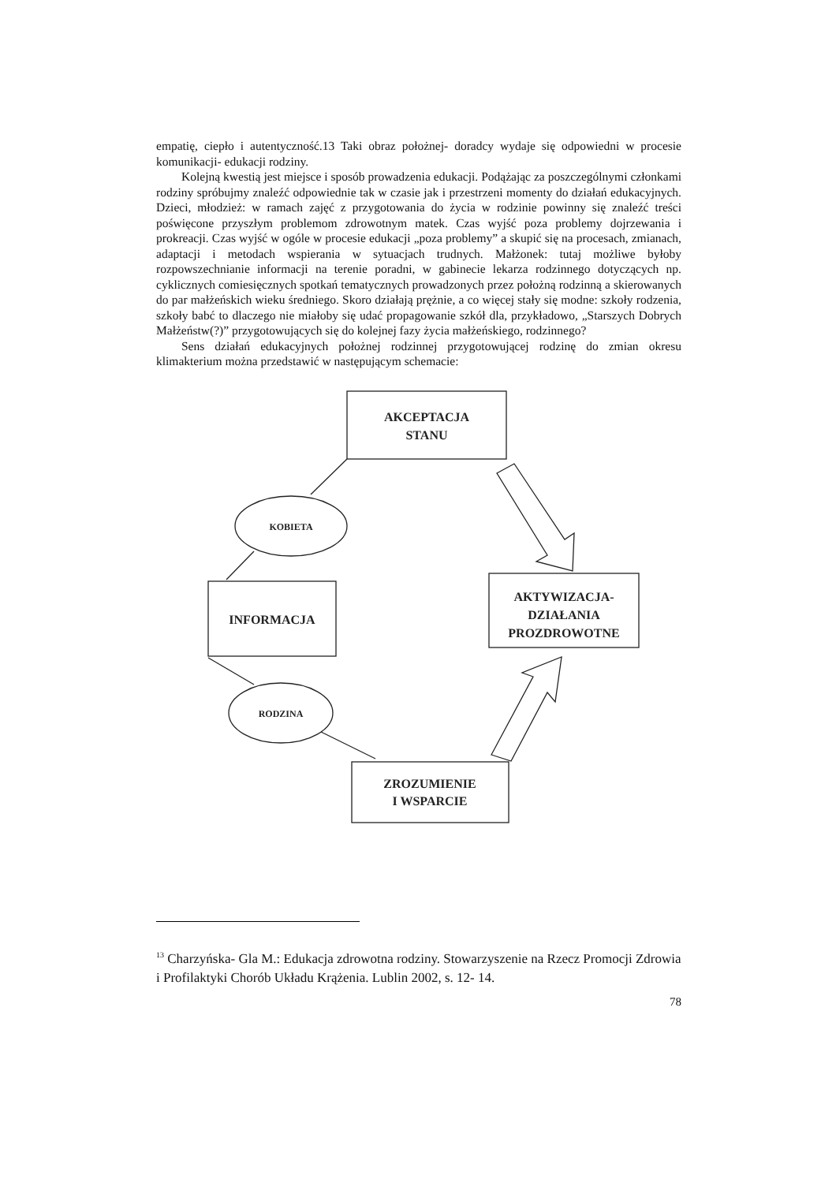empatię, ciepło i autentyczność.13 Taki obraz położnej- doradcy wydaje się odpowiedni w procesie komunikacji- edukacji rodziny.
Kolejną kwestią jest miejsce i sposób prowadzenia edukacji. Podążając za poszczególnymi członkami rodziny spróbujmy znaleźć odpowiednie tak w czasie jak i przestrzeni momenty do działań edukacyjnych. Dzieci, młodzież: w ramach zajęć z przygotowania do życia w rodzinie powinny się znaleźć treści poświęcone przyszłym problemom zdrowotnym matek. Czas wyjść poza problemy dojrzewania i prokreacji. Czas wyjść w ogóle w procesie edukacji „poza problemy” a skupić się na procesach, zmianach, adaptacji i metodach wspierania w sytuacjach trudnych. Małżonek: tutaj możliwe byłoby rozpowszechnianie informacji na terenie poradni, w gabinecie lekarza rodzinnego dotyczących np. cyklicznych comiesięcznych spotkań tematycznych prowadzonych przez położną rodzinną a skierowanych do par małżeńskich wieku średniego. Skoro działają prężnie, a co więcej stały się modne: szkoły rodzenia, szkoły babć to dlaczego nie miałoby się udać propagowanie szkół dla, przykładowo, „Starszych Dobrych Małżeństw(?)” przygotowujących się do kolejnej fazy życia małżeńskiego, rodzinnego?
Sens działań edukacyjnych położnej rodzinnej przygotowującej rodzinę do zmian okresu klimakterium można przedstawić w następującym schemacie:
AKCEPTACJA
STANU
INFORMACJA
AKTYWIZACJA-
DZIAŁANIA
PROZDROWOTNE
ZROZUMIENIE
I WSPARCIE
KOBIETA
RODZINA
<sup>13</sup> Charzyńska- Gla M.: Edukacja zdrowotna rodziny. Stowarzyszenie na Rzecz Promocji Zdrowia i Profilaktyki Chorób Układu Krążenia. Lublin 2002, s. 12- 14.
78